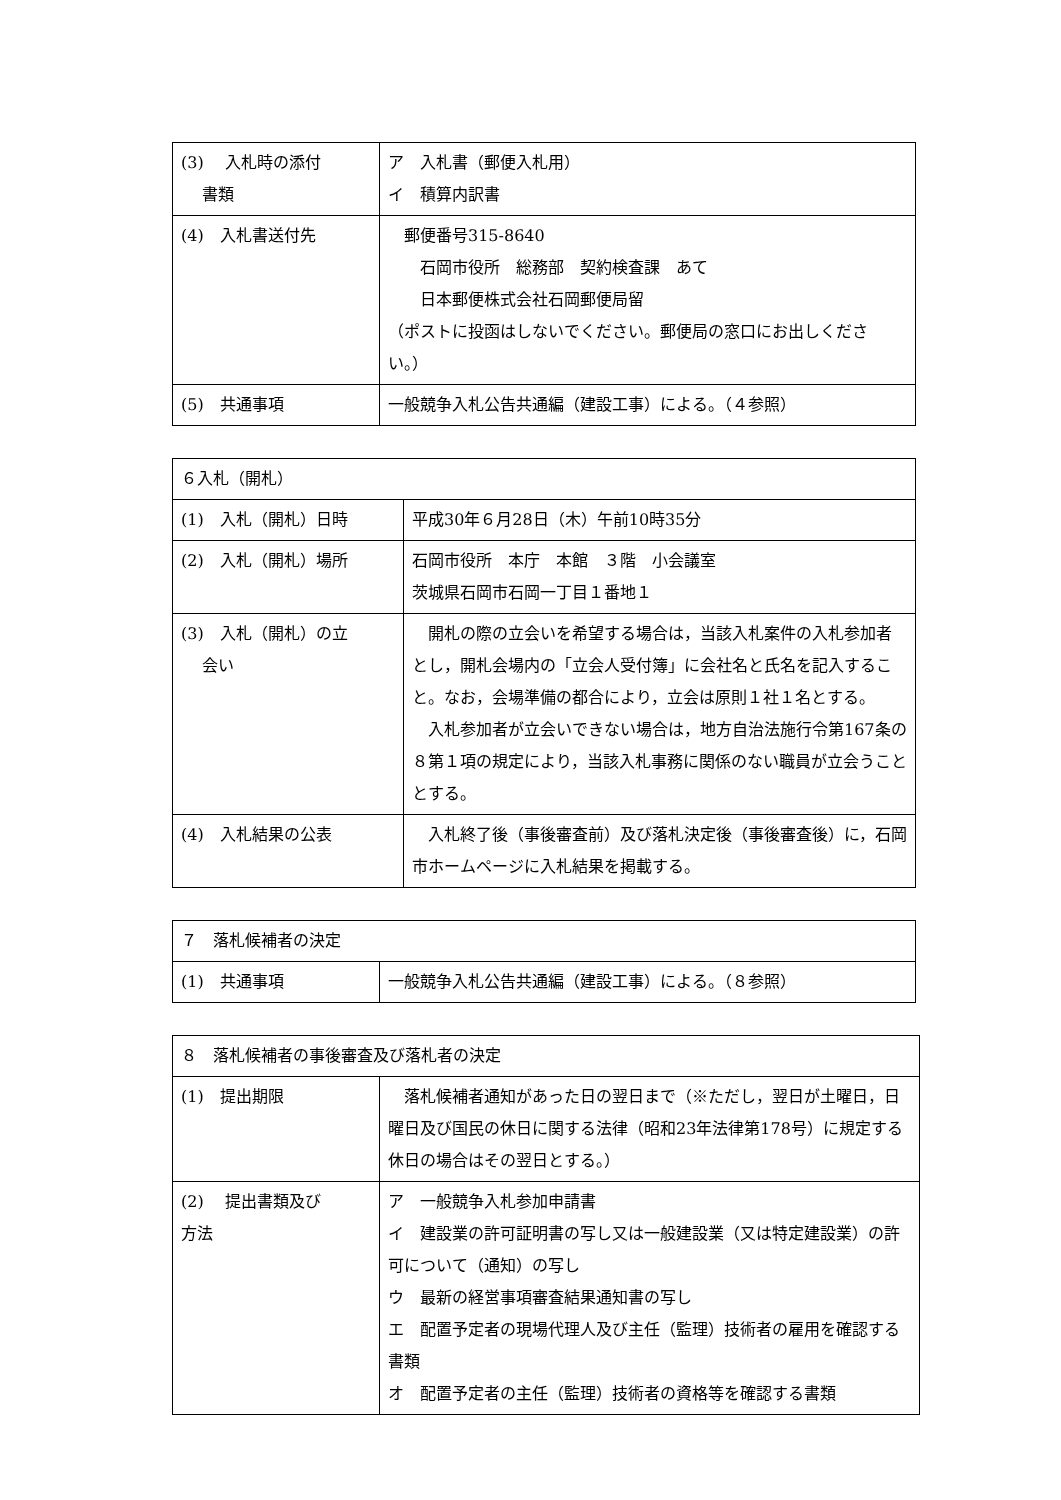| (3) 入札時の添付 書類 | ア 入札書（郵便入札用） イ 積算内訳書 |
| (4) 入札書送付先 | 郵便番号315-8640 石岡市役所 総務部 契約検査課 あて 日本郵便株式会社石岡郵便局留 （ポストに投函はしないでください。郵便局の窓口にお出しください。） |
| (5) 共通事項 | 一般競争入札公告共通編（建設工事）による。（４参照） |
| ６入札（開札） | |
| (1) 入札（開札）日時 | 平成30年６月28日（木）午前10時35分 |
| (2) 入札（開札）場所 | 石岡市役所 本庁 本館 ３階 小会議室 茨城県石岡市石岡一丁目１番地１ |
| (3) 入札（開札）の立 会い | 開札の際の立会いを希望する場合は，当該入札案件の入札参加者とし，開札会場内の「立会人受付簿」に会社名と氏名を記入すること。なお，会場準備の都合により，立会は原則１社１名とする。 入札参加者が立会いできない場合は，地方自治法施行令第167条の８第１項の規定により，当該入札事務に関係のない職員が立会うこととする。 |
| (4) 入札結果の公表 | 入札終了後（事後審査前）及び落札決定後（事後審査後）に，石岡市ホームページに入札結果を掲載する。 |
| ７ 落札候補者の決定 | |
| (1) 共通事項 | 一般競争入札公告共通編（建設工事）による。（８参照） |
| ８ 落札候補者の事後審査及び落札者の決定 | |
| (1) 提出期限 | 落札候補者通知があった日の翌日まで（※ただし，翌日が土曜日，日曜日及び国民の休日に関する法律（昭和23年法律第178号）に規定する休日の場合はその翌日とする。） |
| (2) 提出書類及び 方法 | ア 一般競争入札参加申請書 イ 建設業の許可証明書の写し又は一般建設業（又は特定建設業）の許可について（通知）の写し ウ 最新の経営事項審査結果通知書の写し エ 配置予定者の現場代理人及び主任（監理）技術者の雇用を確認する書類 オ 配置予定者の主任（監理）技術者の資格等を確認する書類 |